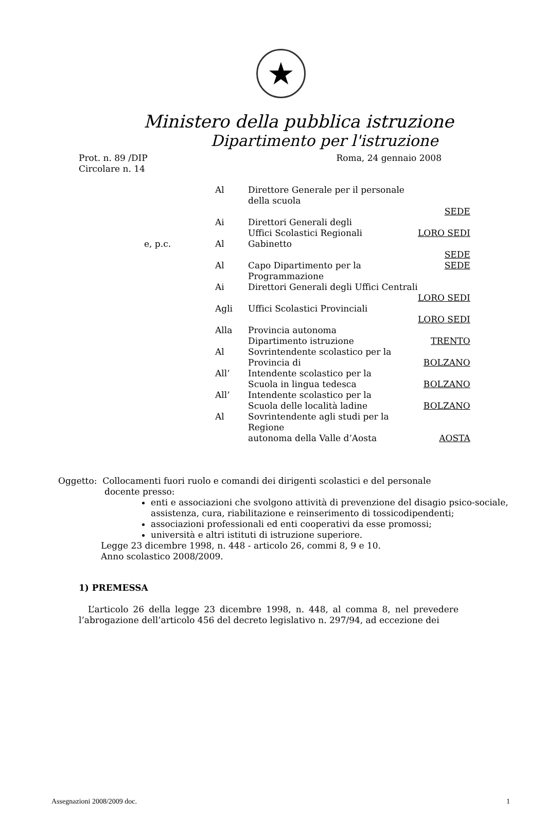★
Ministero della pubblica istruzione
Dipartimento per l'istruzione
Prot. n. 89 /DIP
Circolare n. 14
Roma, 24 gennaio 2008
| | Al | Direttore Generale per il personale della scuola | |
| | | | SEDE |
| | Ai | Direttori Generali degli Uffici Scolastici Regionali | LORO SEDI |
| e, p.c. | Al | Gabinetto | |
| | | | SEDE |
| | Al | Capo Dipartimento per la Programmazione | SEDE |
| | Ai | Direttori Generali degli Uffici Centrali | |
| | | | LORO SEDI |
| | Agli | Uffici Scolastici Provinciali | |
| | | | LORO SEDI |
| | Alla | Provincia autonoma Dipartimento istruzione | TRENTO |
| | Al | Sovrintendente scolastico per la Provincia di | BOLZANO |
| | All’ | Intendente scolastico per la Scuola in lingua tedesca | BOLZANO |
| | All’ | Intendente scolastico per la Scuola delle località ladine | BOLZANO |
| | Al | Sovrintendente agli studi per la Regione autonoma della Valle d’Aosta | AOSTA |
Oggetto: Collocamenti fuori ruolo e comandi dei dirigenti scolastici e del personale
docente presso:
enti e associazioni che svolgono attività di prevenzione del disagio psico-sociale, assistenza, cura, riabilitazione e reinserimento di tossicodipendenti;
associazioni professionali ed enti cooperativi da esse promossi;
università e altri istituti di istruzione superiore.
Legge 23 dicembre 1998, n. 448 - articolo 26, commi 8, 9 e 10.
Anno scolastico 2008/2009.
1) PREMESSA
L’articolo 26 della legge 23 dicembre 1998, n. 448, al comma 8, nel prevedere l’abrogazione dell’articolo 456 del decreto legislativo n. 297/94, ad eccezione dei
Assegnazioni 2008/2009 doc. 1